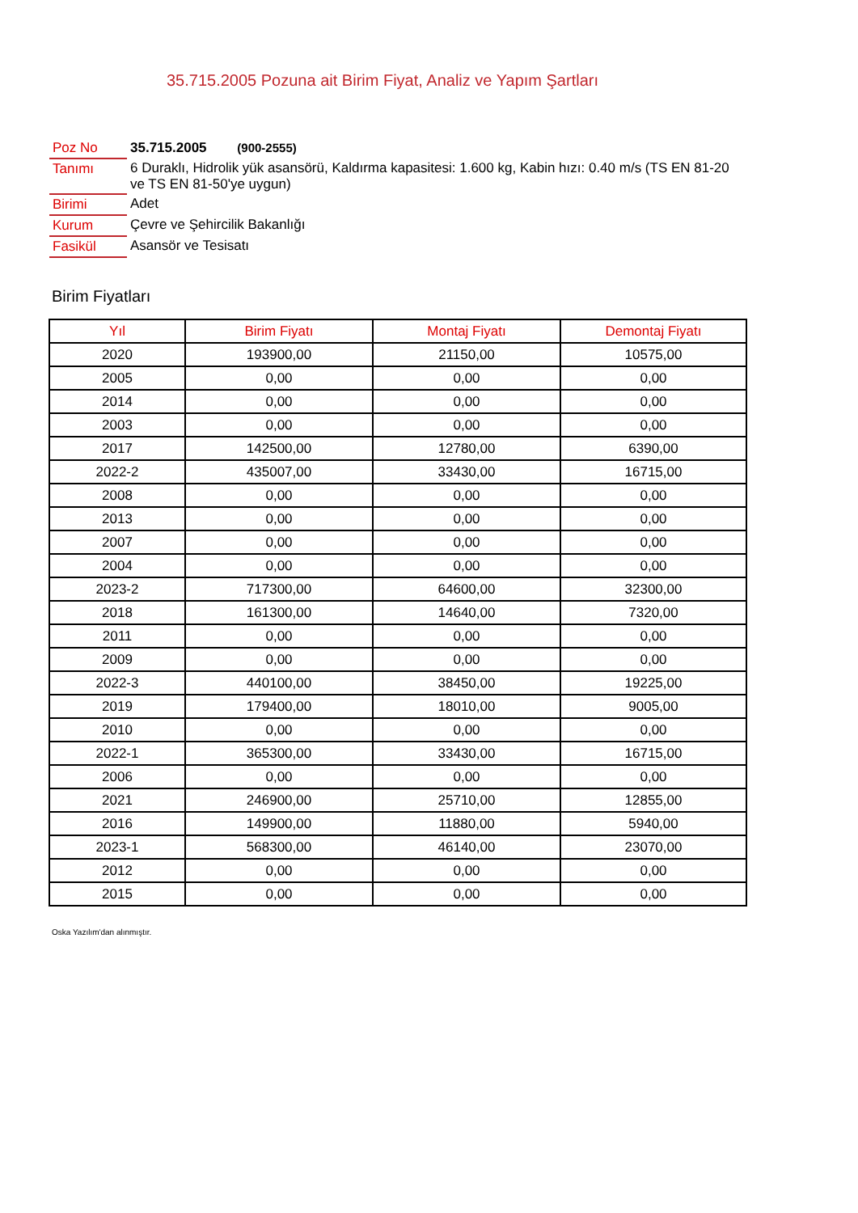35.715.2005 Pozuna ait Birim Fiyat, Analiz ve Yapım Şartları
| Poz No | 35.715.2005 (900-2555) |
| Tanımı | 6 Duraklı, Hidrolik yük asansörü, Kaldırma kapasitesi: 1.600 kg, Kabin hızı: 0.40 m/s (TS EN 81-20 ve TS EN 81-50'ye uygun) |
| Birimi | Adet |
| Kurum | Çevre ve Şehircilik Bakanlığı |
| Fasikül | Asansör ve Tesisatı |
Birim Fiyatları
| Yıl | Birim Fiyatı | Montaj Fiyatı | Demontaj Fiyatı |
| --- | --- | --- | --- |
| 2020 | 193900,00 | 21150,00 | 10575,00 |
| 2005 | 0,00 | 0,00 | 0,00 |
| 2014 | 0,00 | 0,00 | 0,00 |
| 2003 | 0,00 | 0,00 | 0,00 |
| 2017 | 142500,00 | 12780,00 | 6390,00 |
| 2022-2 | 435007,00 | 33430,00 | 16715,00 |
| 2008 | 0,00 | 0,00 | 0,00 |
| 2013 | 0,00 | 0,00 | 0,00 |
| 2007 | 0,00 | 0,00 | 0,00 |
| 2004 | 0,00 | 0,00 | 0,00 |
| 2023-2 | 717300,00 | 64600,00 | 32300,00 |
| 2018 | 161300,00 | 14640,00 | 7320,00 |
| 2011 | 0,00 | 0,00 | 0,00 |
| 2009 | 0,00 | 0,00 | 0,00 |
| 2022-3 | 440100,00 | 38450,00 | 19225,00 |
| 2019 | 179400,00 | 18010,00 | 9005,00 |
| 2010 | 0,00 | 0,00 | 0,00 |
| 2022-1 | 365300,00 | 33430,00 | 16715,00 |
| 2006 | 0,00 | 0,00 | 0,00 |
| 2021 | 246900,00 | 25710,00 | 12855,00 |
| 2016 | 149900,00 | 11880,00 | 5940,00 |
| 2023-1 | 568300,00 | 46140,00 | 23070,00 |
| 2012 | 0,00 | 0,00 | 0,00 |
| 2015 | 0,00 | 0,00 | 0,00 |
Oska Yazılım'dan alınmıştır.